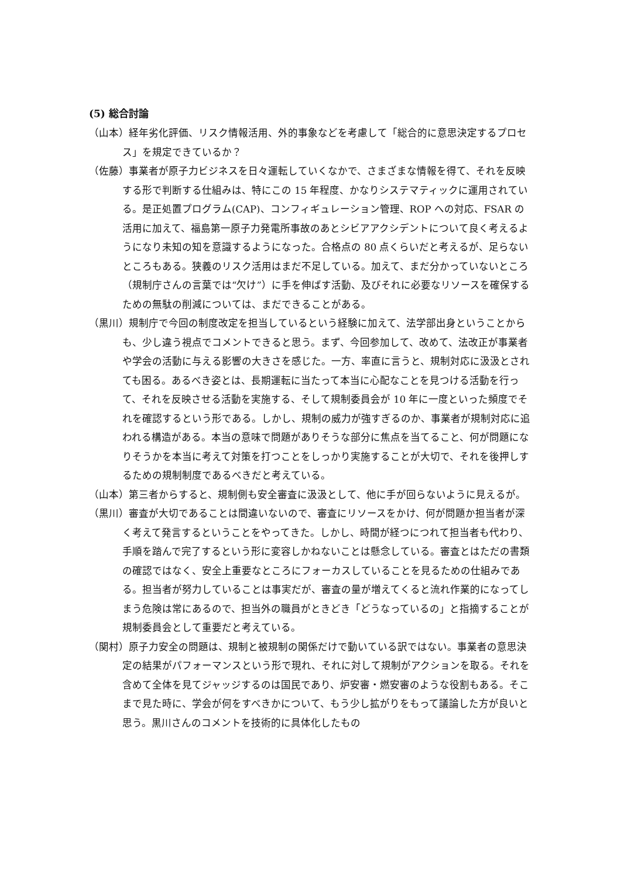(5) 総合討論
（山本）経年劣化評価、リスク情報活用、外的事象などを考慮して「総合的に意思決定するプロセス」を規定できているか？
（佐藤）事業者が原子力ビジネスを日々運転していくなかで、さまざまな情報を得て、それを反映する形で判断する仕組みは、特にこの 15 年程度、かなりシステマティックに運用されている。是正処置プログラム(CAP)、コンフィギュレーション管理、ROP への対応、FSAR の活用に加えて、福島第一原子力発電所事故のあとシビアアクシデントについて良く考えるようになり未知の知を意識するようになった。合格点の 80 点くらいだと考えるが、足らないところもある。狭義のリスク活用はまだ不足している。加えて、まだ分かっていないところ（規制庁さんの言葉では“欠け”）に手を伸ばす活動、及びそれに必要なリソースを確保するための無駄の削減については、まだできることがある。
（黒川）規制庁で今回の制度改定を担当しているという経験に加えて、法学部出身ということからも、少し違う視点でコメントできると思う。まず、今回参加して、改めて、法改正が事業者や学会の活動に与える影響の大きさを感じた。一方、率直に言うと、規制対応に汲汲とされても困る。あるべき姿とは、長期運転に当たって本当に心配なことを見つける活動を行って、それを反映させる活動を実施する、そして規制委員会が 10 年に一度といった頻度でそれを確認するという形である。しかし、規制の威力が強すぎるのか、事業者が規制対応に追われる構造がある。本当の意味で問題がありそうな部分に焦点を当てること、何が問題になりそうかを本当に考えて対策を打つことをしっかり実施することが大切で、それを後押しするための規制制度であるべきだと考えている。
（山本）第三者からすると、規制側も安全審査に汲汲として、他に手が回らないように見えるが。
（黒川）審査が大切であることは間違いないので、審査にリソースをかけ、何が問題か担当者が深く考えて発言するということをやってきた。しかし、時間が経つにつれて担当者も代わり、手順を踏んで完了するという形に変容しかねないことは懸念している。審査とはただの書類の確認ではなく、安全上重要なところにフォーカスしていることを見るための仕組みである。担当者が努力していることは事実だが、審査の量が増えてくると流れ作業的になってしまう危険は常にあるので、担当外の職員がときどき「どうなっているの」と指摘することが規制委員会として重要だと考えている。
（関村）原子力安全の問題は、規制と被規制の関係だけで動いている訳ではない。事業者の意思決定の結果がパフォーマンスという形で現れ、それに対して規制がアクションを取る。それを含めて全体を見てジャッジするのは国民であり、炉安審・燃安審のような役割もある。そこまで見た時に、学会が何をすべきかについて、もう少し拡がりをもって議論した方が良いと思う。黒川さんのコメントを技術的に具体化したもの